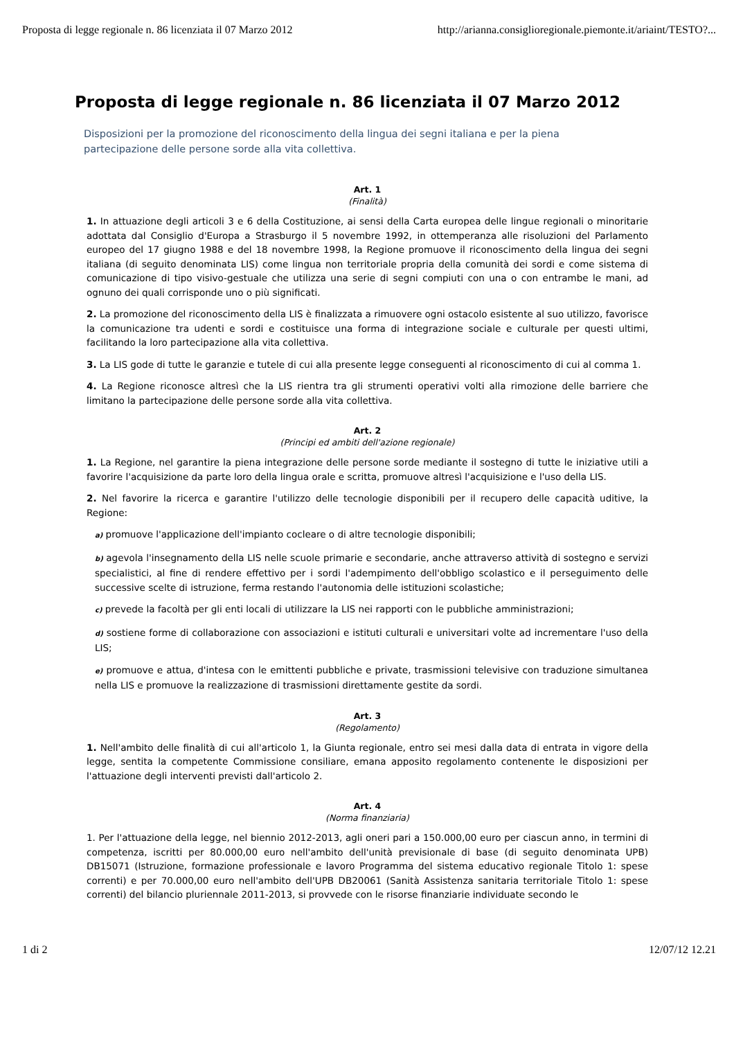Proposta di legge regionale n. 86 licenziata il 07 Marzo 2012 http://arianna.consiglioregionale.piemonte.it/ariaint/TESTO?...
Proposta di legge regionale n. 86 licenziata il 07 Marzo 2012
Disposizioni per la promozione del riconoscimento della lingua dei segni italiana e per la piena partecipazione delle persone sorde alla vita collettiva.
Art. 1
(Finalità)
1. In attuazione degli articoli 3 e 6 della Costituzione, ai sensi della Carta europea delle lingue regionali o minoritarie adottata dal Consiglio d'Europa a Strasburgo il 5 novembre 1992, in ottemperanza alle risoluzioni del Parlamento europeo del 17 giugno 1988 e del 18 novembre 1998, la Regione promuove il riconoscimento della lingua dei segni italiana (di seguito denominata LIS) come lingua non territoriale propria della comunità dei sordi e come sistema di comunicazione di tipo visivo-gestuale che utilizza una serie di segni compiuti con una o con entrambe le mani, ad ognuno dei quali corrisponde uno o più significati.
2. La promozione del riconoscimento della LIS è finalizzata a rimuovere ogni ostacolo esistente al suo utilizzo, favorisce la comunicazione tra udenti e sordi e costituisce una forma di integrazione sociale e culturale per questi ultimi, facilitando la loro partecipazione alla vita collettiva.
3. La LIS gode di tutte le garanzie e tutele di cui alla presente legge conseguenti al riconoscimento di cui al comma 1.
4. La Regione riconosce altresì che la LIS rientra tra gli strumenti operativi volti alla rimozione delle barriere che limitano la partecipazione delle persone sorde alla vita collettiva.
Art. 2
(Principi ed ambiti dell'azione regionale)
1. La Regione, nel garantire la piena integrazione delle persone sorde mediante il sostegno di tutte le iniziative utili a favorire l'acquisizione da parte loro della lingua orale e scritta, promuove altresì l'acquisizione e l'uso della LIS.
2. Nel favorire la ricerca e garantire l'utilizzo delle tecnologie disponibili per il recupero delle capacità uditive, la Regione:
a) promuove l'applicazione dell'impianto cocleare o di altre tecnologie disponibili;
b) agevola l'insegnamento della LIS nelle scuole primarie e secondarie, anche attraverso attività di sostegno e servizi specialistici, al fine di rendere effettivo per i sordi l'adempimento dell'obbligo scolastico e il perseguimento delle successive scelte di istruzione, ferma restando l'autonomia delle istituzioni scolastiche;
c) prevede la facoltà per gli enti locali di utilizzare la LIS nei rapporti con le pubbliche amministrazioni;
d) sostiene forme di collaborazione con associazioni e istituti culturali e universitari volte ad incrementare l'uso della LIS;
e) promuove e attua, d'intesa con le emittenti pubbliche e private, trasmissioni televisive con traduzione simultanea nella LIS e promuove la realizzazione di trasmissioni direttamente gestite da sordi.
Art. 3
(Regolamento)
1. Nell'ambito delle finalità di cui all'articolo 1, la Giunta regionale, entro sei mesi dalla data di entrata in vigore della legge, sentita la competente Commissione consiliare, emana apposito regolamento contenente le disposizioni per l'attuazione degli interventi previsti dall'articolo 2.
Art. 4
(Norma finanziaria)
1. Per l'attuazione della legge, nel biennio 2012-2013, agli oneri pari a 150.000,00 euro per ciascun anno, in termini di competenza, iscritti per 80.000,00 euro nell'ambito dell'unità previsionale di base (di seguito denominata UPB) DB15071 (Istruzione, formazione professionale e lavoro Programma del sistema educativo regionale Titolo 1: spese correnti) e per 70.000,00 euro nell'ambito dell'UPB DB20061 (Sanità Assistenza sanitaria territoriale Titolo 1: spese correnti) del bilancio pluriennale 2011-2013, si provvede con le risorse finanziarie individuate secondo le
1 di 2 12/07/12 12.21